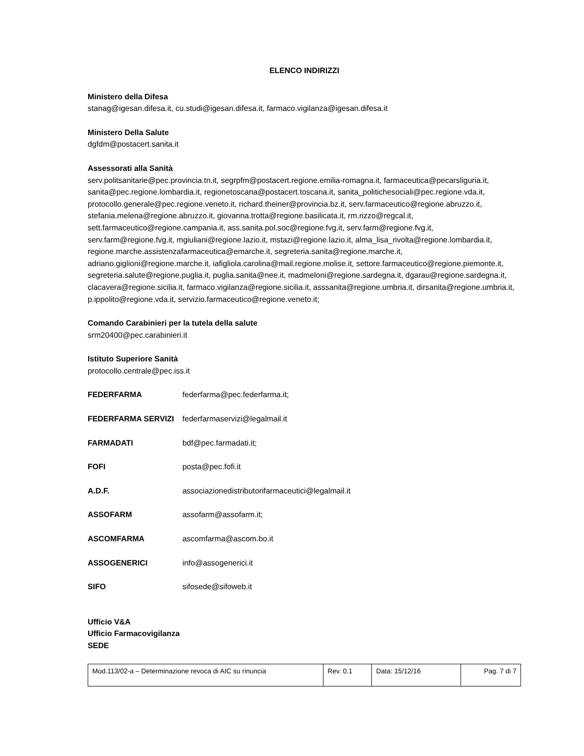ELENCO INDIRIZZI
Ministero della Difesa
stanag@igesan.difesa.it, cu.studi@igesan.difesa.it, farmaco.vigilanza@igesan.difesa.it
Ministero Della Salute
dgfdm@postacert.sanita.it
Assessorati alla Sanità
serv.politsanitarie@pec.provincia.tn.it, segrpfm@postacert.regione.emilia-romagna.it, farmaceutica@pecarsliguria.it, sanita@pec.regione.lombardia.it, regionetoscana@postacert.toscana.it, sanita_politichesociali@pec.regione.vda.it, protocollo.generale@pec.regione.veneto.it, richard.theiner@provincia.bz.it, serv.farmaceutico@regione.abruzzo.it, stefania.melena@regione.abruzzo.it, giovanna.trotta@regione.basilicata.it, rm.rizzo@regcal.it, sett.farmaceutico@regione.campania.it, ass.sanita.pol.soc@regione.fvg.it, serv.farm@regione.fvg.it, serv.farm@regione.fvg.it, mgiuliani@regione.lazio.it, mstazi@regione.lazio.it, alma_lisa_rivolta@regione.lombardia.it, regione.marche.assistenzafarmaceutica@emarche.it, segreteria.sanita@regione.marche.it, adriano.giglioni@regione.marche.it, iafigliola.carolina@mail.regione.molise.it, settore.farmaceutico@regione.piemonte.it, segreteria.salute@regione.puglia.it, puglia.sanita@nee.it, madmeloni@regione.sardegna.it, dgarau@regione.sardegna.it, clacavera@regione.sicilia.it, farmaco.vigilanza@regione.sicilia.it, asssanita@regione.umbria.it, dirsanita@regione.umbria.it, p.ippolito@regione.vda.it, servizio.farmaceutico@regione.veneto.it;
Comando Carabinieri per la tutela della salute
srm20400@pec.carabinieri.it
Istituto Superiore Sanità
protocollo.centrale@pec.iss.it
| FEDERFARMA | federfarma@pec.federfarma.it; |
| FEDERFARMA SERVIZI | federfarmaservizi@legalmail.it |
| FARMADATI | bdf@pec.farmadati.it; |
| FOFI | posta@pec.fofi.it |
| A.D.F. | associazionedistributorifarmaceutici@legalmail.it |
| ASSOFARM | assofarm@assofarm.it; |
| ASCOMFARMA | ascomfarma@ascom.bo.it |
| ASSOGENERICI | info@assogenerici.it |
| SIFO | sifosede@sifoweb.it |
Ufficio V&A
Ufficio Farmacovigilanza
SEDE
| Mod.113/02-a – Determinazione revoca di AIC su rinuncia | Rev. 0.1 | Data: 15/12/16 | Pag. 7 di 7 |